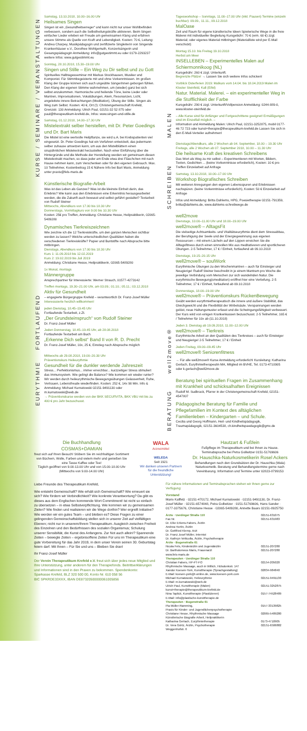KURSE / SEMINARE / VERANSTALTUNGEN
Samstag, 13.10.2018, 10.00–16.00 Uhr
Heilsames Singen
Singen ist ein „Gesundheitserreger“ und kann nicht nur unser Wohlbefinden verbessern, sondern auch die Selbstheilungskräfte aktivieren. Beim Singen einfacher Lieder erleben wir Freude am gemeinsamen Klang und erfahren unsere Stimme als Quelle von Kraft und Lebendigkeit. Kosten: 70 €, Leitung: Andrea Charpey, Musikpädagogin und zertifizierte Singleiterin von Singende Krankenhäuser e.V., Dorothee Wohlgemuth, Konzertsängerin und Gesangspädagogin Anmeldung: info@gutgestimmt.eu oder 0179-2293237 weitere Infos: www.gutgestimmt.eu
Sonntag, 28.10.2018, 15.30–19.00 Uhr
Singen und Stille – Ein Weg zu Dir selbst und zu Gott
Spirituelles Halbtagesseminar mit Markus Stockhausen, Musiker und Komponist. Für Stimmbegeisterte mit und ohne Vorkenntnissen. Im großen Klang der Gruppe können sich auch ungeübte SängerInnen geborgen fühlen. Den Klang der eigenen Stimme wahrnehmen, um (wieder) ganz bei sich selbst anzukommen. Harmonische und heilende Töne, keine Lieder oder Mantren, Improvisationen, Vokalübungen, Atem, Resonanzen, Licht, angeleitete innere Betrachtungen (Meditation), Übung der Stille. Singen als Weg zum Selbst. Kosten: 40 €, Ort (!): Christengemeinschaft Krefeld, Grenzstr. 130 Anmeldung: Ulrich Paul, 02151-32 52 875 oder paul@therapeutikum-krefeld.de, Infos: www.singen-und-stille.de
Samstag, 01.12.2018, 14.00–17.30 Uhr
Mistelextrakt selber herstellen, mit Dr. Peter Goedings und Dr. Bart Maris
Die Mistel ist eine wertvolle Heilpflanze, sie wird u.A. bei Krebspatienten viel eingesetzt. Dr. Peter Goedings hat ein Verfahren entwickelt, das jedermann selber zuhause umsetzen kann, um aus den Mistelblättern einen sirupähnlichen Mistelextrakt herzustellen. Nach einer Einführung über die Hintergründe und die Methode der Herstellung werden wir gemeinsam diesen Mistelextrakt machen, so dass jeder am Ende etwa drei Fläschchen mit nach Hause nehmen kann, zum Verschenken oder für den eigenen Gebrauch. Max. 10 Teilnehmer, Kostenbeitrag 15 € Nähere Info bei Bart Maris, Anmeldung unter praxis@fels-maris.de
FORTLAUFEND
Künstlerische Biografie-Arbeit
Was ist das Leben als Ganzes? Was ist die kleinste Einheit darin, das Erlebnis? Wie kann aus den Erlebnissen eine Erkenntnis herausgearbeitet werden, die die Zukunft auch bewusst und selbst geführt gestaltet? Textarbeit von Rudolf Steiner
Mittwochs, Abendkurs von 17.00 bis 18.30 Uhr
Donnerstags, Vormittagkurs von 9.00 bis 10.30 Uhr
Kosten: 25€ pro Treffen, Anmeldung: Christiane Hesse, Heilpraktikerin, 02065-5489280
Dynamisches Tierkreiszeichnen
Wie zeichne ich die 12 Tierkreiskräfte, um den ganzen Menschen sichtbar werden zu lassen? Welche unterschiedlichen Qualitäten haben die verschiedenen Tierkreiskräfte? Papier und Buntstifte nach Absprache bitte mitbringen.
Dienstags, Abendkurs von 17.00 bis 18.30 Uhr
Kurs 1: 11.09.2018 bis 12.02.2019
Kurs 2: 19.02.2019 bis Juli 2019
Anmeldung: Christiane Hesse, Heilpraktikerin, 02065-5489280
1x Monat, montags
Männergruppe
Ansprechpartner für Interessierte: Werner Strauch, 01577-4273142
Treffen montags, 19.30–21.00 Uhr, am 03.09.; 01.10.; 05.11.; 03.12.2018
Aktiv für Gesundheit
– engagierte Bürgergruppe Krefeld – verantwortlich Dr. Franz-Josef Müller
Interesssierte herzlich willkommen!
jeden Dienstag, 18.45–19.45 Uhr
Fortlaufende Textarbeit, z.Zt.
„Der Grundsteinspruch“ von Rudolf Steiner
Dr. Franz-Josef Müller
Jeden Donnerstag, 18.45–19.45 Uhr, ab 28.08.2018
Fortlaufende Textarbeit am Buch
„Erkenne Dich selbst“ Band II von R. D. Precht
Dr. Franz-Josef Müller, 10x, 25 €, Einstieg nach Absprache möglich
EURYTHMIE
Mittwochs ab 29.08.2018, 19.00–20.30 Uhr
Präventionskurs Heileurythmie
Gesundheit für die dunkler werdende Jahreszeit
Stress... Perfektionismus... immer erreichbar... kurzzeitiger Stress stimuliert das Immunsystem. Wie gelingt die Balance? Wie kommen wir wieder runter? Wir werden durch heileurythmische Bewegungsübungen Gelassenheit, Ruhe, Vertrauen, Lebensfreude wiederfinden. Kosten: 252 €, 14x 90 Min. Info & Anmeldung: Michael Kurnatowski 02151-9491130 oder m.kurnatowski@web.de
→ Präventionskurse werden von der BKK SECURVITA, BKK VBU mit bis zu 400 € pro Jahr bezuschusst.
MALEN
Tagesworkshop – Sonntags, 11.00–17.00 Uhr (inkl. Pausen) Termine (einzeln buchbar): 09.09., 11.11., 09.12.2018
MalOase
Zeit und Raum für eigene künstlerische Ideen Spielerische Wege in die freie Malerei mit individueller Begleitung Kursgebühr: 70 € (erm. 60 €) zzgl. Material; oder eigenes Material mitbringen (Materialliste wird per E-Mail verschickt)
Montag 15.10. bis Freitag 19.10.2018
Herbst am Meer
INSELLEBEN – Experimentelles Malen auf Schiermonnikoog (NL)
Kursgebühr: 260 € zzgl. Unterkunft.
Begrenzte Plätze! → Lassen Sie sich weitere Infos schicken!
Vorblick Osterferien 2019: Malkurs vom 14.04. bis 18.04.2019 Malen im Kloster Steinfeld, Kall (Eifel)
Natur. Material. Malerei. – ein experimenteller Weg in die Stofflichkeit der Farbe
Kursgebühr: 290 € zzgl. Unterkunft/Vollpension Anmeldung: 0244-889-0, www.kloster-steinfeld.de
– Alle Kurse sind für Anfänger und Fortgeschrittene geeignet! Ermäßigungen sind im Einzelfall möglich. –
Information und Anmeldung Malen: Ulrich Paul, 02151-3252875, mobil 0177-46 72 723 oder kunst+therapie@therapeutikum-krefeld.de Lassen Sie sich in den E-Mail-Verteiler aufnehmen!
SCHREIBEN
Dienstags/Abendkurs, alle 2 Wochen ab 04. September, 18.00 – 19.30 Uhr Freitags, alle 2 Wochen ab 07. September 2018, 10.00 – 11.30 Uhr
Die heilsame Kraft des kreativen Schreibens
Das Wort als Weg zu mir selbst – Experimentieren mit Worten, Bildern, Texten, Gedichten ... (keine Vorkenntnisse erforderlich), Kosten: 10 € pro Treffen Einzelarbeit auf Anfrage
Samstag, 13.10.2018, 10.00–17.00 Uhr
Workshop Biografisches Schreiben
Mit weiteren Anregungen den eigenen Lebensspuren und Erlebnissen nachspüren. (keine Vorkenntnisse erforderlich), Kosten: 50 € Einzelarbeit auf Anfrage
Infos und Anmeldung: Britta Dahlems, HPG, Poesietherapie 02151-791359, britta@dahlems.de, www.dahlems-schreibwege.de
well2move®
well2move
Dienstags, 10.00–11.00 Uhr und 18.00–19.00 Uhr
well2move® – AlltagsFit
Die vielseitige Achtsamkeits- und Vitalitätseurythmie dient dem Stressabbau, der Beruhigung der Seele und der Energiegewinnung aus eigenen Ressourcen – mit einem Lächeln auf den Lippen erreichen Sie die Alltagsfitness durch einen sinnvollen Mix aus meditativeren und sportlicheren Übungen. 2-5 Teilnehmer, 17 € / Einheit, fortlaufend ab 09.10.2018
Dienstags, 19.15–20.15 Uhr
well2move® – soulWork
Eurythmische Übungen zu den Wochenmantren – auch für Einsteiger und Neugierige! Rudolf Steiner beschreibt in je einem Mantram pro Woche die jeweilige Verbindung vom Menschen zur sich wandelnden Natur. Die eurythmische Bewegung(smeditation) eröffnet hier eine Vertiefung. 2-5 Teilnehmer, 17 € / Einheit, fortlaufend ab 09.10.2018
Donnerstags, 18.00–19.00 Uhr
well2move® – Präventionskurs RückenBewegung
Geübt werden eurythmietherapeutisch die innere und äußere Stabilität, das Gleichgewicht und die Flexibilität der Wirbelsäule. Verspannungen werden gelöst, neue Haltungsmuster erfasst und die Schwingungsfähigkeit verbessert. Der Kurs wird von einigen Krankenkassen bezuschusst. 2-5 Teilnehmer, 165 € / Teilnehmer für 10x ab (11.10.2018)
Jeden 3. Dienstag ab 19.09.2018, 11.00–12.00 Uhr
well2move® – Tierkreis
Eurythmische Arbeit an den Qualitäten des Tierkreises – auch für Einsteiger und Neugierige! 2-5 Teilnehmer, 17 € / Einheit
Jeden Freitag, 09.00–09.45 Uhr
well2move® Seniorenfitness
→ Für alle well2move® Kurse Anmeldung erforderlich! Kursleitung: Katharina Gerlach, Eurythmietherapeutin MA, Mitglied im BVHE, Tel. 0173-4710905 oder k.gerlach@well2move.de
BERATUNG
Beratung bei spirituellen Fragen im Zusammenhang mit Krankheit und schicksalhaften Ereignissen
Rudolf M. Sudbrack, Pfarrer in der Christengemeinschaft Krefeld, 02151-4547807
Pädagogische Beratung für Familie und Pflegefamilien im Kontext des alltäglichen Familienleben – Kindergarten – und Schule.
Cecilia und Georg Hoffmann, Heil- und Kindheitspädagogik, Traumapädagogik, 02151-3604538, ch.kindheitspaedagogik@gmx.de
Die Buchhandlung
COSMAS+DAMIAN
freut sich auf Ihren Besuch! Stöbern Sie im reichhaltigen Sortiment von Büchern, Wolle, Farben und vielem mehr und genießen Sie eine Tasse Kaffee oder Tee!
Täglich geöffnet von 9.00-13.00 Uhr und von 15.00-18.00 Uhr (Mittwochs von 9.00-14.00 Uhr)
WALA
Arzneimittel
WELEDA
Seit 1921
Wir danken unseren Partnern für die freundliche Unterstützung!
Hautzart & Fußfein
Fußpflege im Therapeutikum und bei Ihnen zu Hause. Terminabsprache bei Petra Gollwitzer 0151-51769606
Dr. Hauschka-Naturkosmetikerin Rosel Ackers
Behandlungen nach den Grundsätzen der Dr. Hauschka (Wala) Naturkosmetik. Beratung und Behandlungstermine gerne nach Vereinbarung. Information und Termine unter 02823-8799153
Liebe Freunde des Therapeutikum Krefeld,
Wie entsteht Gemeinschaft? Wie erhält sich Gemeinschaft? Wie erneuert sie sich? Wie fördern wir Verbindlichkeit? Wie konkrete Verantwortung? Da gibt es dieses aus dem Englischen kommende Wort Commitment! Ist nicht so einfach zu übersetzen – in etwa Selbstverpflichtung. Wie kommen wir zu gemeinsamen Zielen? Wie finden und realisieren wir die Wege dorthin? Wer ergreift Initiative? Wie werden wir ein gutes Team – und bleiben es? Diese Fragen zu einer gelingenden Gemeinschaftsbildung stellen sich in unserer Zeit auf vielfältigen Ebenen; nicht nur in unserem/Ihrem Therapeutikum. Ausgleich zwischen Freiheit des Einzelnen und den Bedürfnissen des sozialen Organismus; Schulung unserer Sensibiltät, die Kunst des Anfangens. Zur Not auch allein!? Spannende Zeiten – bewegte Zeiten – ergebnisoffene Zeiten Für uns im Therapeutikum eine gute Vorbereitung für das Jahr 2019, in dem unser Verein seinen 30. Geburtstag feiern darf. Mit Ihnen – Für Sie und uns – Bleiben Sie dran!
Ihr Franz-Josef Müller
Der Verein Therapeutikum Krefeld e.V. freut sich über jedes neue Mitglied und Ihre Unterstützung, unter anderem für den Therapiefonds. Beitrittserklärungen und Informationen sind in den Praxen zu bekommen. Spendenkonto:
Sparkasse Krefeld, BLZ 320 500 00, Konto Nr. 610 058 56
BIC SPKRDE33XXX, IBAN DE87320500000061005856
Für nähere Informationen und Terminabsprachen stehen wir Ihnen gerne zur Verfügung:
Vorstand
Mario Kallfelz · 02151-470172, Michael Kurnatowski · 02151-9491130, Dr. Franz-Josef Müller · 02151-6574848, Petra Gollwitzer · 0151-51769606, Hans Sander · 0177-3375676, Christiane Hesse · 02065-5489280, Annette Baars 02151-8925750
| Ärzte · Uerdinger Straße 110 | 02151-631075 |
| Fax Nr. | 02151-631983 |
| Dr. Elke Erkens-Fabers, Ärztin | |
| Andrea Hortin, Ärztin | |
| Dr. Gottfried Klemp, Arzt | |
| Dr. Franz Josef Müller, Internist | |
| Dr. Kathryn Vetticolla, Ärztin, Psychotherapie | |
| Ärzte · Bogenstraße 61 | |
| Nicola Fels, Kinderärztin und Jugendärztin | 02151-207280 |
| Dr. Bartholomeus Maris, Frauenarzt | 02151-207280 |
| www.fels-maris.de | |
| Therapeuten · Uerdinger Straße 110 | |
| Christian Fabers, HP-PT-FO | 02154-205020 |
| Rhythmische Massage, auch in Willich, Hülsdonkstr. 147 | |
| Xandor Koesen-York, Kunsttherapie (Sprachgestaltung) | 02834-984840 |
| E-Mail: koesen-york@t-online.de, www.koesen-york.com | |
| Michael Kurnatowski, Heileurythmie | 02151-9491130 |
| E-Mail: m.kurnatowski@web.de | |
| Ulrich Paul, Kunsttherapie (Malen) | 02151-3252875 |
| kunst+therapie@therapeutikum-krefeld.de | |
| Nina Taplick, Kunsttherapie (Plastizieren) | 0157-74528489 |
| E-Mail: info@plastische-kunsttherapie.de | |
| Therapeuten · Bogenstraße 61 | |
| Pia Müller-Ramming, | 0157-33139825 |
| Praxis für Kinder- und Jugendlichenpsychotherapie | |
| Christiane Hesse, Rhythmische Massage | 02065-5489280 |
| Künstlerische Biografie Arbeit, Heilpraktikerin | |
| Katharina Gerlach, Eurythmietherapie | 0173-4710905 |
| Dr. Vera Görtz, Ärztin, Psychotherapie | 02151-6506882 |
| Weggenhofstr. 6 | |